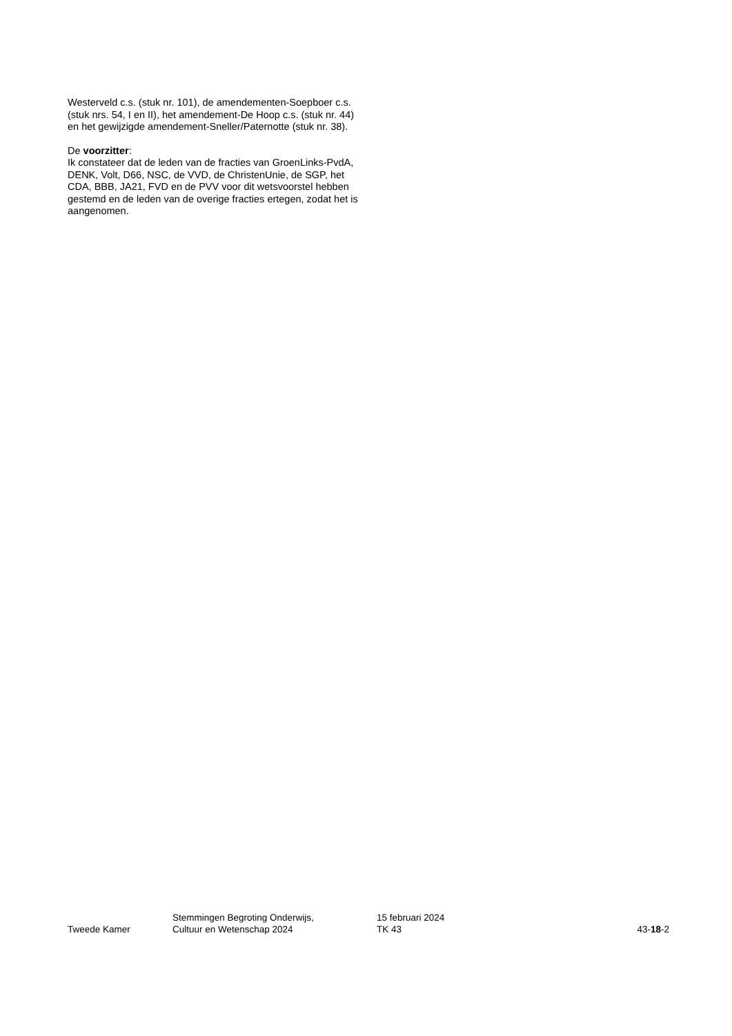Westerveld c.s. (stuk nr. 101), de amendementen-Soepboer c.s. (stuk nrs. 54, I en II), het amendement-De Hoop c.s. (stuk nr. 44) en het gewijzigde amendement-Sneller/Paternotte (stuk nr. 38).
De voorzitter:
Ik constateer dat de leden van de fracties van GroenLinks-PvdA, DENK, Volt, D66, NSC, de VVD, de ChristenUnie, de SGP, het CDA, BBB, JA21, FVD en de PVV voor dit wetsvoorstel hebben gestemd en de leden van de overige fracties ertegen, zodat het is aangenomen.
Tweede Kamer
Stemmingen Begroting Onderwijs,
Cultuur en Wetenschap 2024
15 februari 2024
TK 43
43-18-2